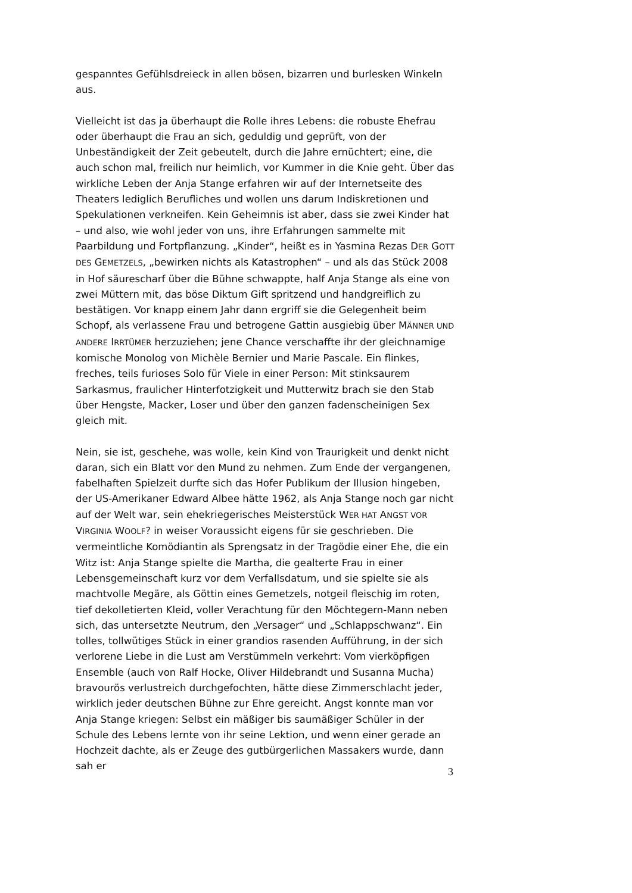gespanntes Gefühlsdreieck in allen bösen, bizarren und burlesken Winkeln aus.
Vielleicht ist das ja überhaupt die Rolle ihres Lebens: die robuste Ehefrau oder überhaupt die Frau an sich, geduldig und geprüft, von der Unbeständigkeit der Zeit gebeutelt, durch die Jahre ernüchtert; eine, die auch schon mal, freilich nur heimlich, vor Kummer in die Knie geht. Über das wirkliche Leben der Anja Stange erfahren wir auf der Internetseite des Theaters lediglich Berufliches und wollen uns darum Indiskretionen und Spekulationen verkneifen. Kein Geheimnis ist aber, dass sie zwei Kinder hat – und also, wie wohl jeder von uns, ihre Erfahrungen sammelte mit Paarbildung und Fortpflanzung. „Kinder“, heißt es in Yasmina Rezas DER GOTT DES GEMETZELS, „bewirken nichts als Katastrophen“ – und als das Stück 2008 in Hof säurescharf über die Bühne schwappte, half Anja Stange als eine von zwei Müttern mit, das böse Diktum Gift spritzend und handgreiflich zu bestätigen. Vor knapp einem Jahr dann ergriff sie die Gelegenheit beim Schopf, als verlassene Frau und betrogene Gattin ausgiebig über MÄNNER UND ANDERE IRRTÜMER herzuziehen; jene Chance verschaffte ihr der gleichnamige komische Monolog von Michèle Bernier und Marie Pascale. Ein flinkes, freches, teils furioses Solo für Viele in einer Person: Mit stinksaurem Sarkasmus, fraulicher Hinterfotzigkeit und Mutterwitz brach sie den Stab über Hengste, Macker, Loser und über den ganzen fadenscheinigen Sex gleich mit.
Nein, sie ist, geschehe, was wolle, kein Kind von Traurigkeit und denkt nicht daran, sich ein Blatt vor den Mund zu nehmen. Zum Ende der vergangenen, fabelhaften Spielzeit durfte sich das Hofer Publikum der Illusion hingeben, der US-Amerikaner Edward Albee hätte 1962, als Anja Stange noch gar nicht auf der Welt war, sein ehekriegerisches Meisterstück WER HAT ANGST VOR VIRGINIA WOOLF? in weiser Voraussicht eigens für sie geschrieben. Die vermeintliche Komödiantin als Sprengsatz in der Tragödie einer Ehe, die ein Witz ist: Anja Stange spielte die Martha, die gealterte Frau in einer Lebensgemeinschaft kurz vor dem Verfallsdatum, und sie spielte sie als machtvolle Megäre, als Göttin eines Gemetzels, notgeil fleischig im roten, tief dekolletierten Kleid, voller Verachtung für den Möchtegern-Mann neben sich, das untersetzte Neutrum, den „Versager“ und „Schlappschwanz“. Ein tolles, tollwütiges Stück in einer grandios rasenden Aufführung, in der sich verlorene Liebe in die Lust am Verstümmeln verkehrt: Vom vierköpfigen Ensemble (auch von Ralf Hocke, Oliver Hildebrandt und Susanna Mucha) bravourös verlustreich durchgefochten, hätte diese Zimmerschlacht jeder, wirklich jeder deutschen Bühne zur Ehre gereicht. Angst konnte man vor Anja Stange kriegen: Selbst ein mäßiger bis saumäßiger Schüler in der Schule des Lebens lernte von ihr seine Lektion, und wenn einer gerade an Hochzeit dachte, als er Zeuge des gutbürgerlichen Massakers wurde, dann sah er
3